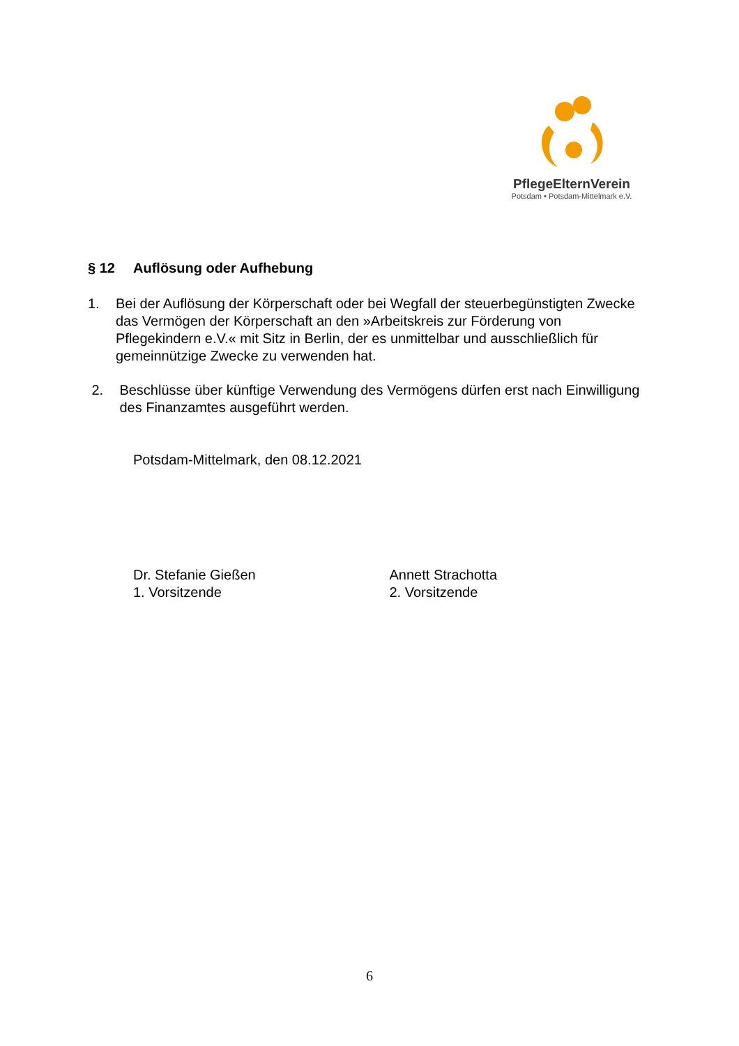PflegeElternVerein
Potsdam • Potsdam-Mittelmark e.V.
§ 12 Auflösung oder Aufhebung
1. Bei der Auflösung der Körperschaft oder bei Wegfall der steuerbegünstigten Zwecke das Vermögen der Körperschaft an den »Arbeitskreis zur Förderung von Pflegekindern e.V.« mit Sitz in Berlin, der es unmittelbar und ausschließlich für gemeinnützige Zwecke zu verwenden hat.
2. Beschlüsse über künftige Verwendung des Vermögens dürfen erst nach Einwilligung des Finanzamtes ausgeführt werden.
Potsdam-Mittelmark, den 08.12.2021
Dr. Stefanie Gießen
1. Vorsitzende
Annett Strachotta
2. Vorsitzende
6